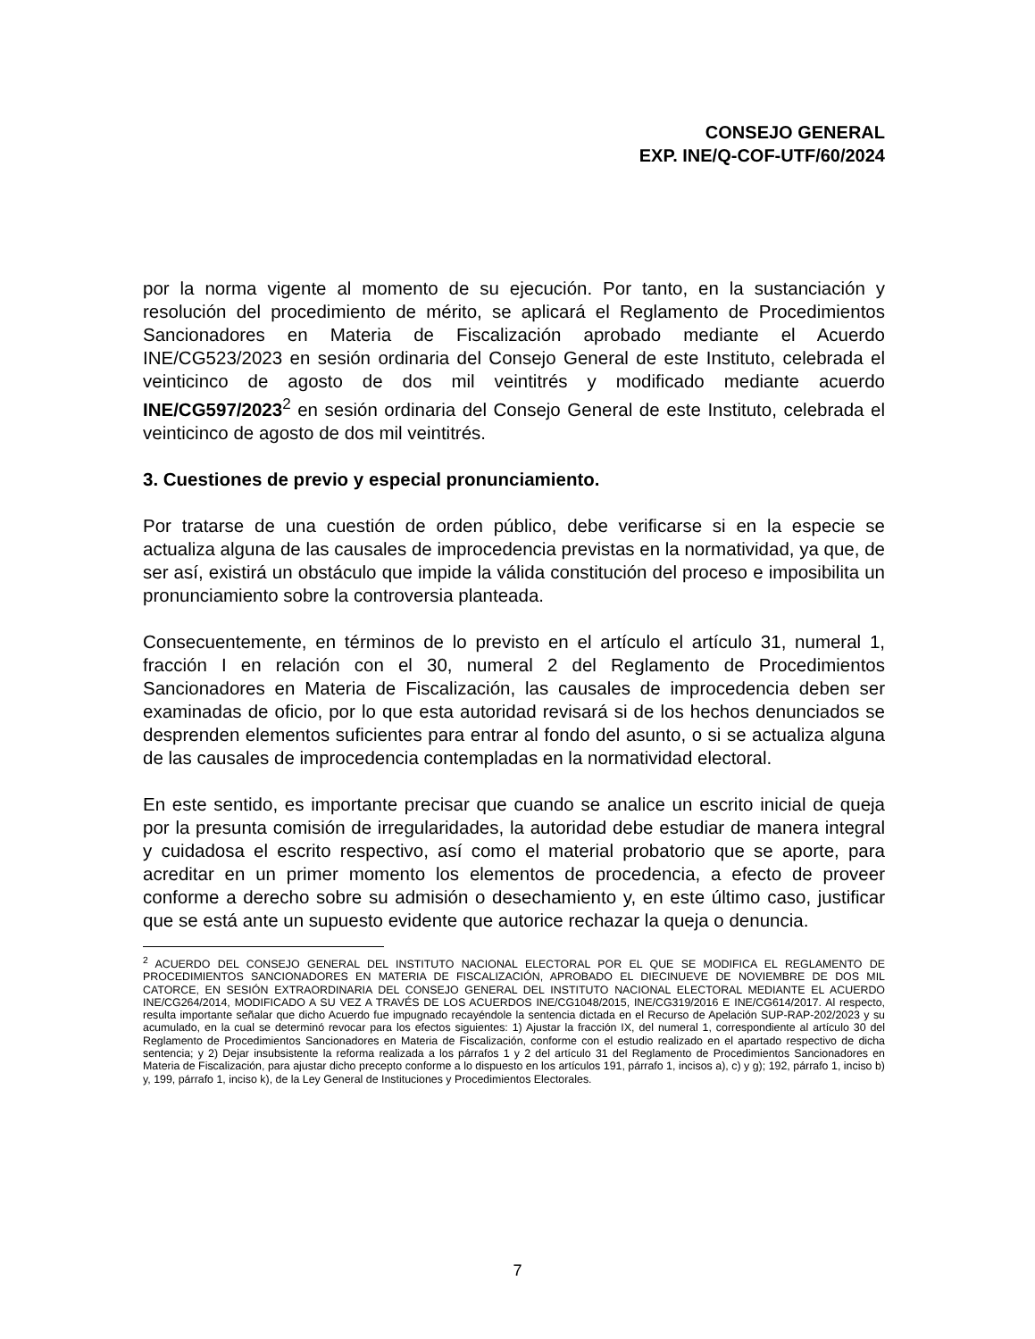CONSEJO GENERAL
EXP. INE/Q-COF-UTF/60/2024
por la norma vigente al momento de su ejecución. Por tanto, en la sustanciación y resolución del procedimiento de mérito, se aplicará el Reglamento de Procedimientos Sancionadores en Materia de Fiscalización aprobado mediante el Acuerdo INE/CG523/2023 en sesión ordinaria del Consejo General de este Instituto, celebrada el veinticinco de agosto de dos mil veintitrés y modificado mediante acuerdo INE/CG597/2023<sup>2</sup> en sesión ordinaria del Consejo General de este Instituto, celebrada el veinticinco de agosto de dos mil veintitrés.
3. Cuestiones de previo y especial pronunciamiento.
Por tratarse de una cuestión de orden público, debe verificarse si en la especie se actualiza alguna de las causales de improcedencia previstas en la normatividad, ya que, de ser así, existirá un obstáculo que impide la válida constitución del proceso e imposibilita un pronunciamiento sobre la controversia planteada.
Consecuentemente, en términos de lo previsto en el artículo el artículo 31, numeral 1, fracción I en relación con el 30, numeral 2 del Reglamento de Procedimientos Sancionadores en Materia de Fiscalización, las causales de improcedencia deben ser examinadas de oficio, por lo que esta autoridad revisará si de los hechos denunciados se desprenden elementos suficientes para entrar al fondo del asunto, o si se actualiza alguna de las causales de improcedencia contempladas en la normatividad electoral.
En este sentido, es importante precisar que cuando se analice un escrito inicial de queja por la presunta comisión de irregularidades, la autoridad debe estudiar de manera integral y cuidadosa el escrito respectivo, así como el material probatorio que se aporte, para acreditar en un primer momento los elementos de procedencia, a efecto de proveer conforme a derecho sobre su admisión o desechamiento y, en este último caso, justificar que se está ante un supuesto evidente que autorice rechazar la queja o denuncia.
<sup>2</sup> ACUERDO DEL CONSEJO GENERAL DEL INSTITUTO NACIONAL ELECTORAL POR EL QUE SE MODIFICA EL REGLAMENTO DE PROCEDIMIENTOS SANCIONADORES EN MATERIA DE FISCALIZACIÓN, APROBADO EL DIECINUEVE DE NOVIEMBRE DE DOS MIL CATORCE, EN SESIÓN EXTRAORDINARIA DEL CONSEJO GENERAL DEL INSTITUTO NACIONAL ELECTORAL MEDIANTE EL ACUERDO INE/CG264/2014, MODIFICADO A SU VEZ A TRAVÉS DE LOS ACUERDOS INE/CG1048/2015, INE/CG319/2016 E INE/CG614/2017. Al respecto, resulta importante señalar que dicho Acuerdo fue impugnado recayéndole la sentencia dictada en el Recurso de Apelación SUP-RAP-202/2023 y su acumulado, en la cual se determinó revocar para los efectos siguientes: 1) Ajustar la fracción IX, del numeral 1, correspondiente al artículo 30 del Reglamento de Procedimientos Sancionadores en Materia de Fiscalización, conforme con el estudio realizado en el apartado respectivo de dicha sentencia; y 2) Dejar insubsistente la reforma realizada a los párrafos 1 y 2 del artículo 31 del Reglamento de Procedimientos Sancionadores en Materia de Fiscalización, para ajustar dicho precepto conforme a lo dispuesto en los artículos 191, párrafo 1, incisos a), c) y g); 192, párrafo 1, inciso b) y, 199, párrafo 1, inciso k), de la Ley General de Instituciones y Procedimientos Electorales.
7